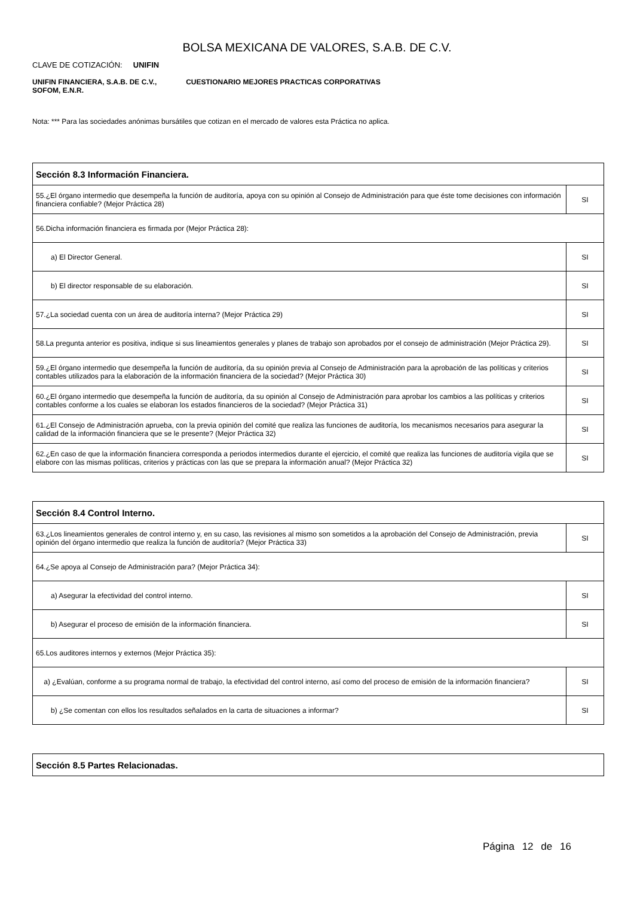BOLSA MEXICANA DE VALORES, S.A.B. DE C.V.
CLAVE DE COTIZACIÓN: UNIFIN
UNIFIN FINANCIERA, S.A.B. DE C.V., SOFOM, E.N.R.
CUESTIONARIO MEJORES PRACTICAS CORPORATIVAS
Nota: *** Para las sociedades anónimas bursátiles que cotizan en el mercado de valores esta Práctica no aplica.
| Sección 8.3 Información Financiera. | |
| --- | --- |
| 55.¿El órgano intermedio que desempeña la función de auditoría, apoya con su opinión al Consejo de Administración para que éste tome decisiones con información financiera confiable? (Mejor Práctica 28) | SI |
| 56.Dicha información financiera es firmada por (Mejor Práctica 28): | |
| a) El Director General. | SI |
| b) El director responsable de su elaboración. | SI |
| 57.¿La sociedad cuenta con un área de auditoría interna? (Mejor Práctica 29) | SI |
| 58.La pregunta anterior es positiva, indique si sus lineamientos generales y planes de trabajo son aprobados por el consejo de administración (Mejor Práctica 29). | SI |
| 59.¿El órgano intermedio que desempeña la función de auditoría, da su opinión previa al Consejo de Administración para la aprobación de las políticas y criterios contables utilizados para la elaboración de la información financiera de la sociedad? (Mejor Práctica 30) | SI |
| 60.¿El órgano intermedio que desempeña la función de auditoría, da su opinión al Consejo de Administración para aprobar los cambios a las políticas y criterios contables conforme a los cuales se elaboran los estados financieros de la sociedad? (Mejor Práctica 31) | SI |
| 61.¿El Consejo de Administración aprueba, con la previa opinión del comité que realiza las funciones de auditoría, los mecanismos necesarios para asegurar la calidad de la información financiera que se le presente? (Mejor Práctica 32) | SI |
| 62.¿En caso de que la información financiera corresponda a periodos intermedios durante el ejercicio, el comité que realiza las funciones de auditoría vigila que se elabore con las mismas políticas, criterios y prácticas con las que se prepara la información anual? (Mejor Práctica 32) | SI |
| Sección 8.4 Control Interno. | |
| --- | --- |
| 63.¿Los lineamientos generales de control interno y, en su caso, las revisiones al mismo son sometidos a la aprobación del Consejo de Administración, previa opinión del órgano intermedio que realiza la función de auditoría? (Mejor Práctica 33) | SI |
| 64.¿Se apoya al Consejo de Administración para? (Mejor Práctica 34): | |
| a) Asegurar la efectividad del control interno. | SI |
| b) Asegurar el proceso de emisión de la información financiera. | SI |
| 65.Los auditores internos y externos (Mejor Práctica 35): | |
| a) ¿Evalúan, conforme a su programa normal de trabajo, la efectividad del control interno, así como del proceso de emisión de la información financiera? | SI |
| b) ¿Se comentan con ellos los resultados señalados en la carta de situaciones a informar? | SI |
| Sección 8.5 Partes Relacionadas. |
| --- |
Página 12 de 16